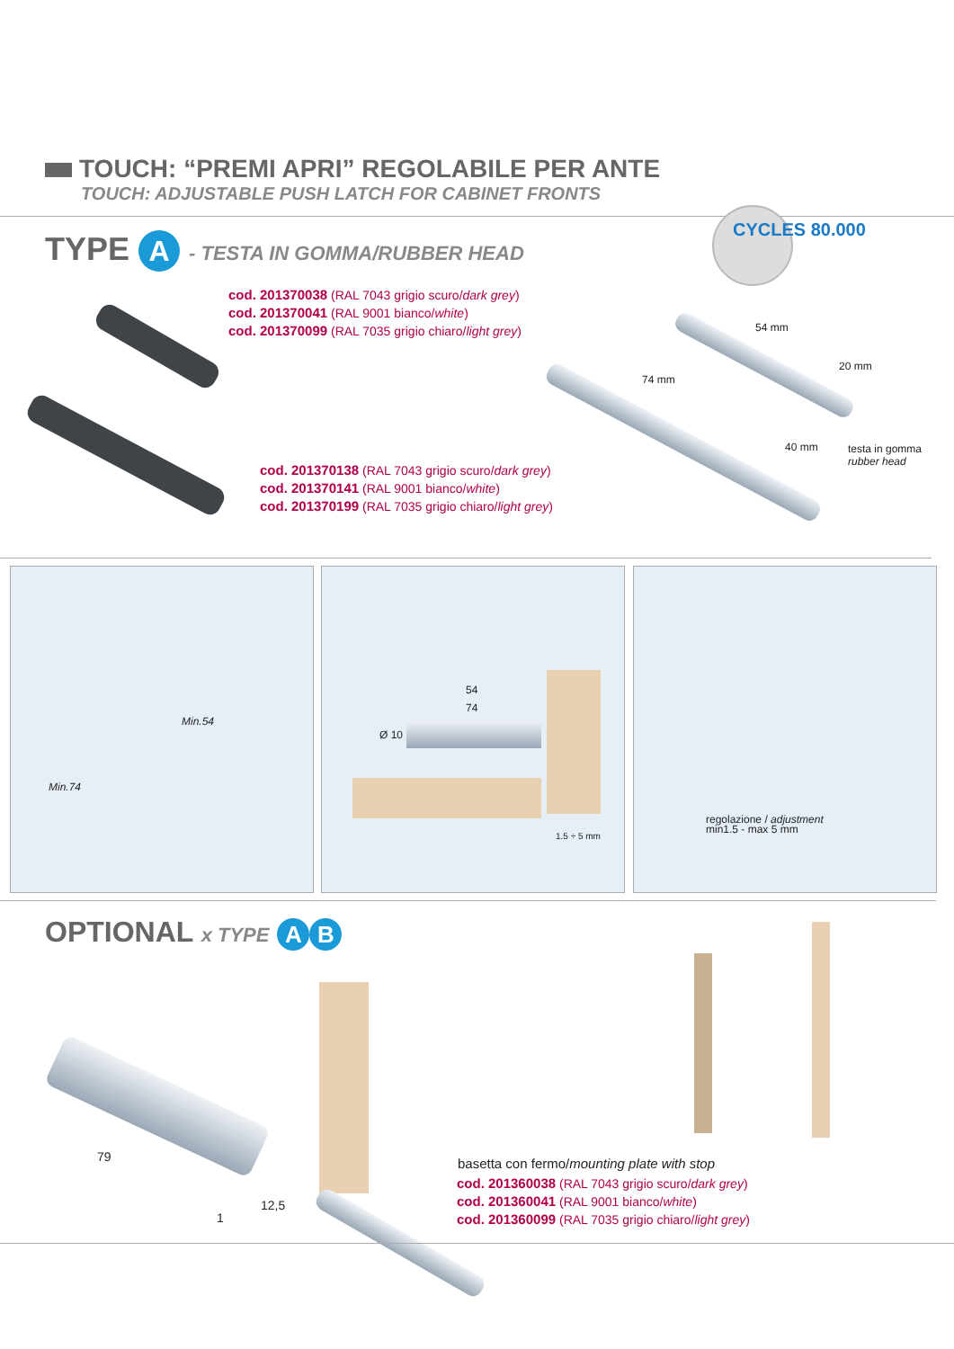TOUCH: “PREMI APRI” REGOLABILE PER ANTE
TOUCH: ADJUSTABLE PUSH LATCH FOR CABINET FRONTS
TYPE A - TESTA IN GOMMA/RUBBER HEAD
CYCLES 80.000
cod. 201370038 (RAL 7043 grigio scuro/dark grey)
cod. 201370041 (RAL 9001 bianco/white)
cod. 201370099 (RAL 7035 grigio chiaro/light grey)
54 mm
20 mm
74 mm
40 mm
testa in gomma
rubber head
cod. 201370138 (RAL 7043 grigio scuro/dark grey)
cod. 201370141 (RAL 9001 bianco/white)
cod. 201370199 (RAL 7035 grigio chiaro/light grey)
Min.54
Min.74
54
74
Ø 10
1.5 ÷ 5 mm
regolazione / adjustment
min1.5 - max 5 mm
OPTIONAL x TYPE A B
79
12,5
1
basetta con fermo/mounting plate with stop
cod. 201360038 (RAL 7043 grigio scuro/dark grey)
cod. 201360041 (RAL 9001 bianco/white)
cod. 201360099 (RAL 7035 grigio chiaro/light grey)